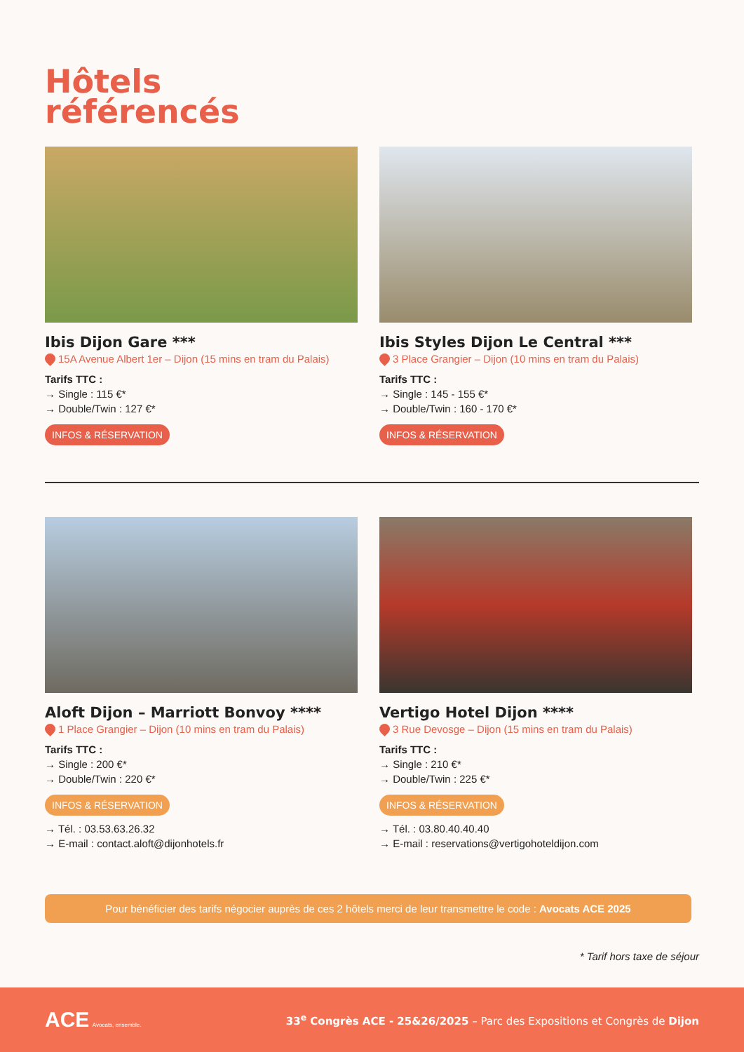Hôtels
référencés
Ibis Dijon Gare ***
15A Avenue Albert 1er – Dijon (15 mins en tram du Palais)
Tarifs TTC :
→ Single : 115 €*
→ Double/Twin : 127 €*
INFOS & RÉSERVATION
Ibis Styles Dijon Le Central ***
3 Place Grangier – Dijon (10 mins en tram du Palais)
Tarifs TTC :
→ Single : 145 - 155 €*
→ Double/Twin : 160 - 170 €*
INFOS & RÉSERVATION
Aloft Dijon – Marriott Bonvoy ****
1 Place Grangier – Dijon (10 mins en tram du Palais)
Tarifs TTC :
→ Single : 200 €*
→ Double/Twin : 220 €*
INFOS & RÉSERVATION
→ Tél. : 03.53.63.26.32
→ E-mail : contact.aloft@dijonhotels.fr
Vertigo Hotel Dijon ****
3 Rue Devosge – Dijon (15 mins en tram du Palais)
Tarifs TTC :
→ Single : 210 €*
→ Double/Twin : 225 €*
INFOS & RÉSERVATION
→ Tél. : 03.80.40.40.40
→ E-mail : reservations@vertigohoteldijon.com
Pour bénéficier des tarifs négocier auprès de ces 2 hôtels merci de leur transmettre le code : Avocats ACE 2025
* Tarif hors taxe de séjour
ACE Avocats, ensemble.
33<sup>e</sup> Congrès ACE - 25&26/2025 – Parc des Expositions et Congrès de Dijon